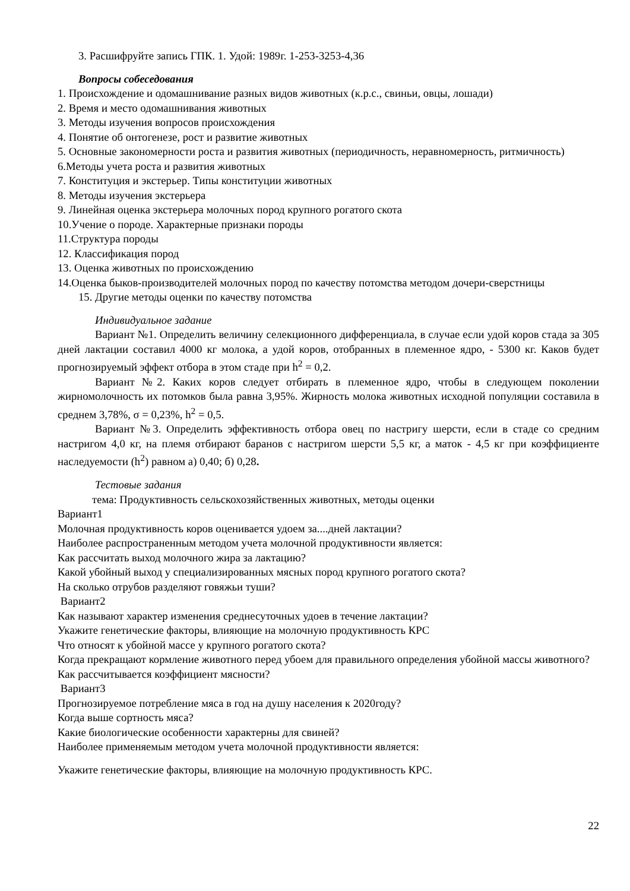3. Расшифруйте запись ГПК. 1. Удой: 1989г. 1-253-3253-4,36
Вопросы собеседования
1. Происхождение и одомашнивание разных видов животных (к.р.с., свиньи, овцы, лошади)
2. Время и место одомашнивания животных
3. Методы изучения вопросов происхождения
4. Понятие об онтогенезе, рост и развитие животных
5. Основные закономерности роста и развития животных (периодичность, неравномерность, ритмичность)
6.Методы учета роста и развития животных
7. Конституция и экстерьер. Типы конституции животных
8. Методы изучения экстерьера
9. Линейная оценка экстерьера молочных пород крупного рогатого скота
10.Учение о породе. Характерные признаки породы
11.Структура породы
12. Классификация пород
13. Оценка животных по происхождению
14.Оценка быков-производителей молочных пород по качеству потомства методом дочери-сверстницы
15. Другие методы оценки по качеству потомства
Индивидуальное задание
Вариант №1. Определить величину селекционного дифференциала, в случае если удой коров стада за 305 дней лактации составил 4000 кг молока, а удой коров, отобранных в племенное ядро, - 5300 кг. Каков будет прогнозируемый эффект отбора в этом стаде при h<sup>2</sup> = 0,2.
Вариант №2. Каких коров следует отбирать в племенное ядро, чтобы в следующем поколении жирномолочность их потомков была равна 3,95%. Жирность молока животных исходной популяции составила в среднем 3,78%, σ = 0,23%, h<sup>2</sup> = 0,5.
Вариант №3. Определить эффективность отбора овец по настригу шерсти, если в стаде со средним настригом 4,0 кг, на племя отбирают баранов с настригом шерсти 5,5 кг, а маток - 4,5 кг при коэффициенте наследуемости (h<sup>2</sup>) равном а) 0,40; б) 0,28.
Тестовые задания
тема: Продуктивность сельскохозяйственных животных, методы оценки
Вариант1
Молочная продуктивность коров оценивается удоем за....дней лактации?
Наиболее распространенным методом учета молочной продуктивности является:
Как рассчитать выход молочного жира за лактацию?
Какой убойный выход у специализированных мясных пород крупного рогатого скота?
На сколько отрубов разделяют говяжьи туши?
Вариант2
Как называют характер изменения среднесуточных удоев в течение лактации?
Укажите генетические факторы, влияющие на молочную продуктивность КРС
Что относят к убойной массе у крупного рогатого скота?
Когда прекращают кормление животного перед убоем для правильного определения убойной массы животного?
Как рассчитывается коэффициент мясности?
Вариант3
Прогнозируемое потребление мяса в год на душу населения к 2020году?
Когда выше сортность мяса?
Какие биологические особенности характерны для свиней?
Наиболее применяемым методом учета молочной продуктивности является:
Укажите генетические факторы, влияющие на молочную продуктивность КРС.
22